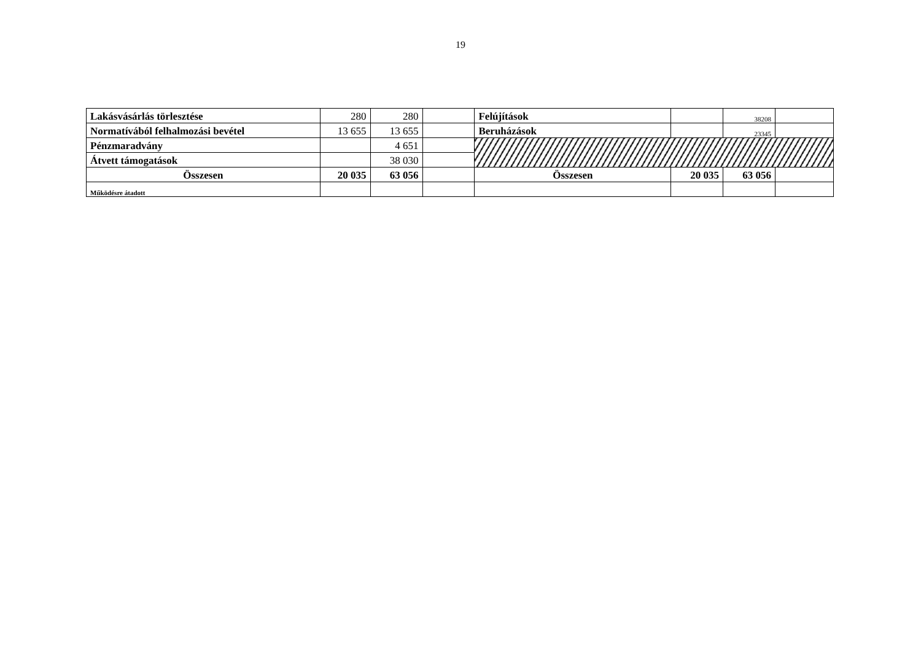19
| Lakásvásárlás törlesztése | 280 | 280 | | Felújítások | | 38208 | |
| Normatívából felhalmozási bevétel | 13 655 | 13 655 | | Beruházások | | 23345 | |
| Pénzmaradvány | | 4 651 | | | | | |
| Átvett támogatások | | 38 030 | | | | | |
| Összesen | 20 035 | 63 056 | | Összesen | 20 035 | 63 056 | |
| Működésre átadott | | | | | | | |